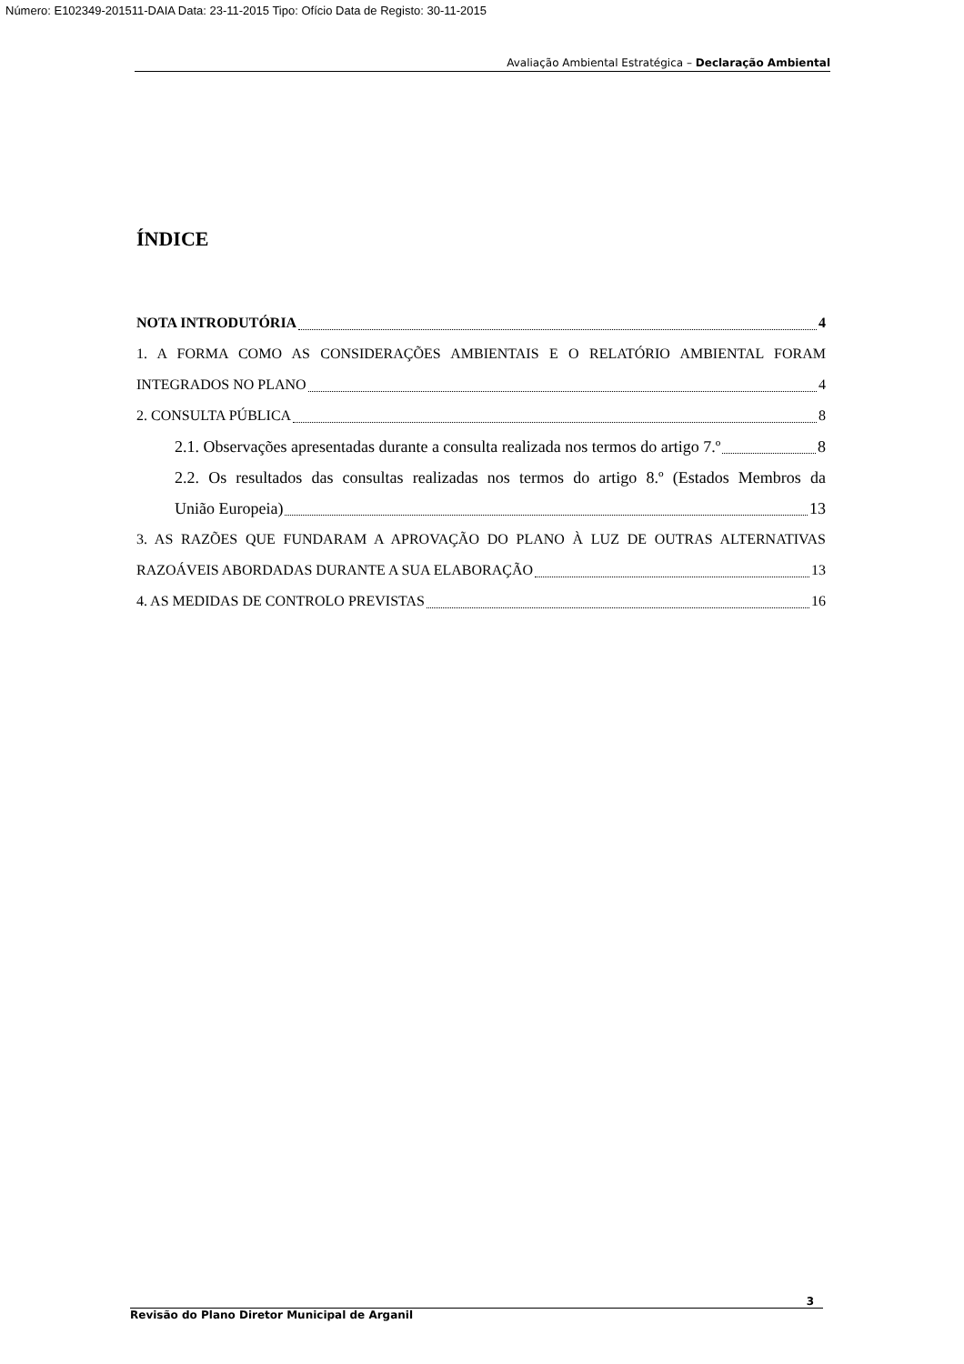Número: E102349-201511-DAIA Data: 23-11-2015 Tipo: Ofício Data de Registo: 30-11-2015
Avaliação Ambiental Estratégica – Declaração Ambiental
ÍNDICE
NOTA INTRODUTÓRIA 4
1. A FORMA COMO AS CONSIDERAÇÕES AMBIENTAIS E O RELATÓRIO AMBIENTAL FORAM
INTEGRADOS NO PLANO 4
2. CONSULTA PÚBLICA 8
2.1. Observações apresentadas durante a consulta realizada nos termos do artigo 7.º 8
2.2. Os resultados das consultas realizadas nos termos do artigo 8.º (Estados Membros da
União Europeia) 13
3. AS RAZÕES QUE FUNDARAM A APROVAÇÃO DO PLANO À LUZ DE OUTRAS ALTERNATIVAS
RAZOÁVEIS ABORDADAS DURANTE A SUA ELABORAÇÃO 13
4. AS MEDIDAS DE CONTROLO PREVISTAS 16
3
Revisão do Plano Diretor Municipal de Arganil